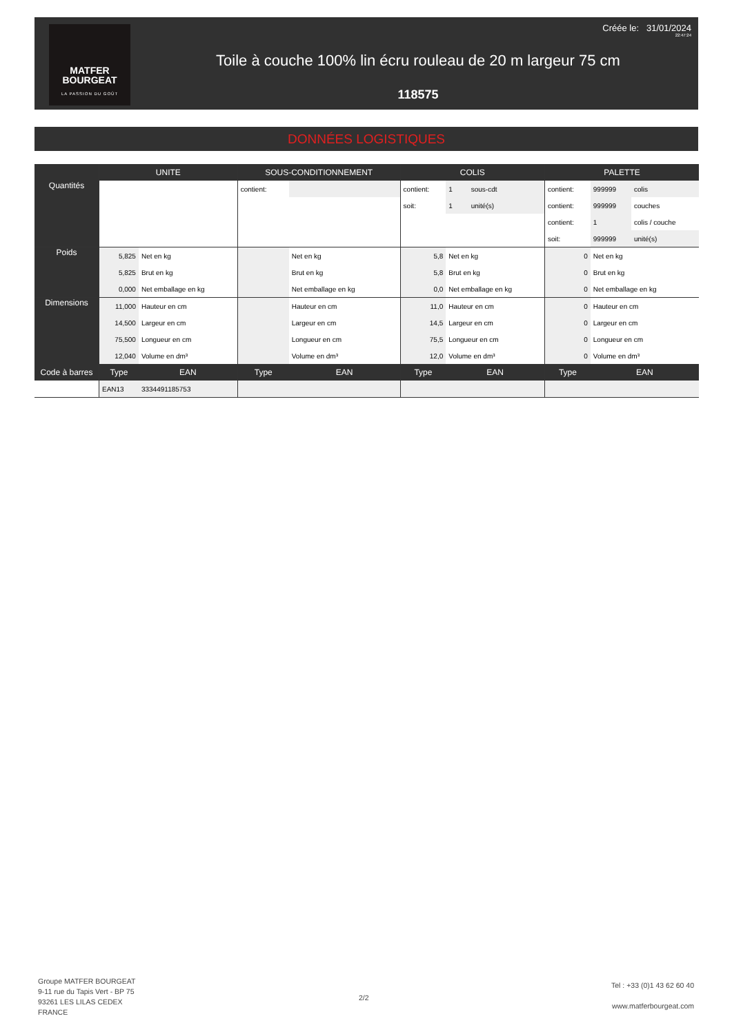MATFER
BOURGEAT
LA PASSION DU GOÛT
Créée le: 31/01/2024
22:47:24
Toile à couche 100% lin écru rouleau de 20 m largeur 75 cm
118575
DONNÉES LOGISTIQUES
| | UNITE | | SOUS-CONDITIONNEMENT | | COLIS | | | PALETTE | | |
| --- | --- | --- | --- | --- | --- | --- | --- | --- | --- | --- |
| Quantités | | | contient: | | contient: | 1 | sous-cdt | contient: | 999999 | colis |
| | | | | | soit: | 1 | unité(s) | contient: | 999999 | couches |
| | | | | | | | | contient: | 1 | colis / couche |
| | | | | | | | | soit: | 999999 | unité(s) |
| Poids | 5,825 | Net en kg | | Net en kg | 5,8 | Net en kg | | 0 | Net en kg | |
| | 5,825 | Brut en kg | | Brut en kg | 5,8 | Brut en kg | | 0 | Brut en kg | |
| | 0,000 | Net emballage en kg | | Net emballage en kg | 0,0 | Net emballage en kg | | 0 | Net emballage en kg | |
| Dimensions | 11,000 | Hauteur en cm | | Hauteur en cm | 11,0 | Hauteur en cm | | 0 | Hauteur en cm | |
| | 14,500 | Largeur en cm | | Largeur en cm | 14,5 | Largeur en cm | | 0 | Largeur en cm | |
| | 75,500 | Longueur en cm | | Longueur en cm | 75,5 | Longueur en cm | | 0 | Longueur en cm | |
| | 12,040 | Volume en dm³ | | Volume en dm³ | 12,0 | Volume en dm³ | | 0 | Volume en dm³ | |
| Code à barres | Type | EAN | Type | EAN | Type | EAN | | Type | EAN | |
| | EAN13 | 3334491185753 | | | | | | | | |
Groupe MATFER BOURGEAT
9-11 rue du Tapis Vert - BP 75
93261 LES LILAS CEDEX
FRANCE
2/2
Tel : +33 (0)1 43 62 60 40
www.matferbourgeat.com